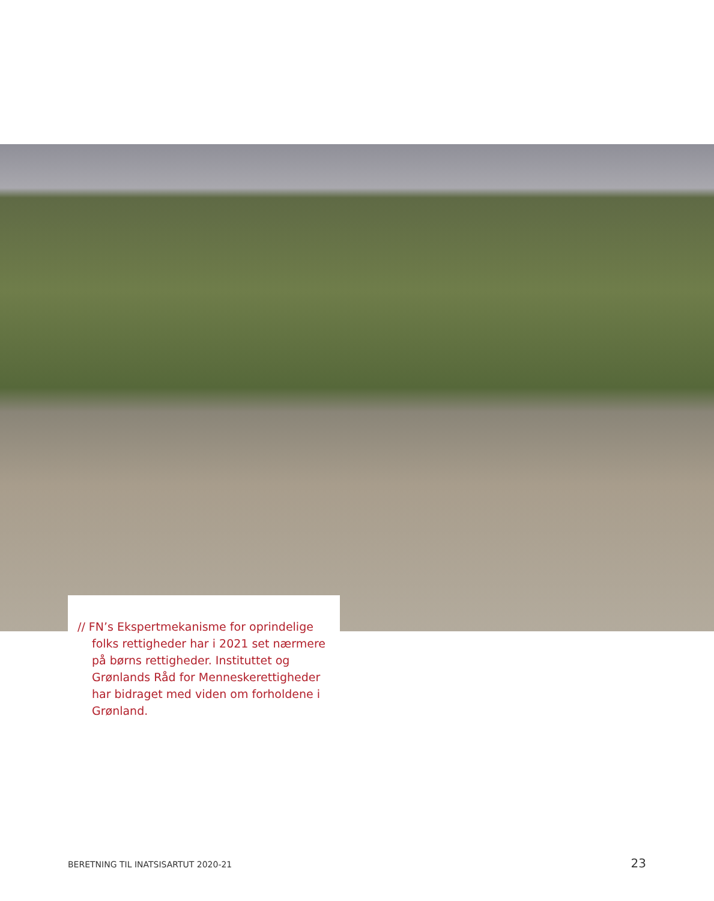// FN’s Ekspertmekanisme for oprindelige folks rettigheder har i 2021 set nærmere på børns rettigheder. Instituttet og Grønlands Råd for Menneskerettigheder har bidraget med viden om forholdene i Grønland.
BERETNING TIL INATSISARTUT 2020-21 23